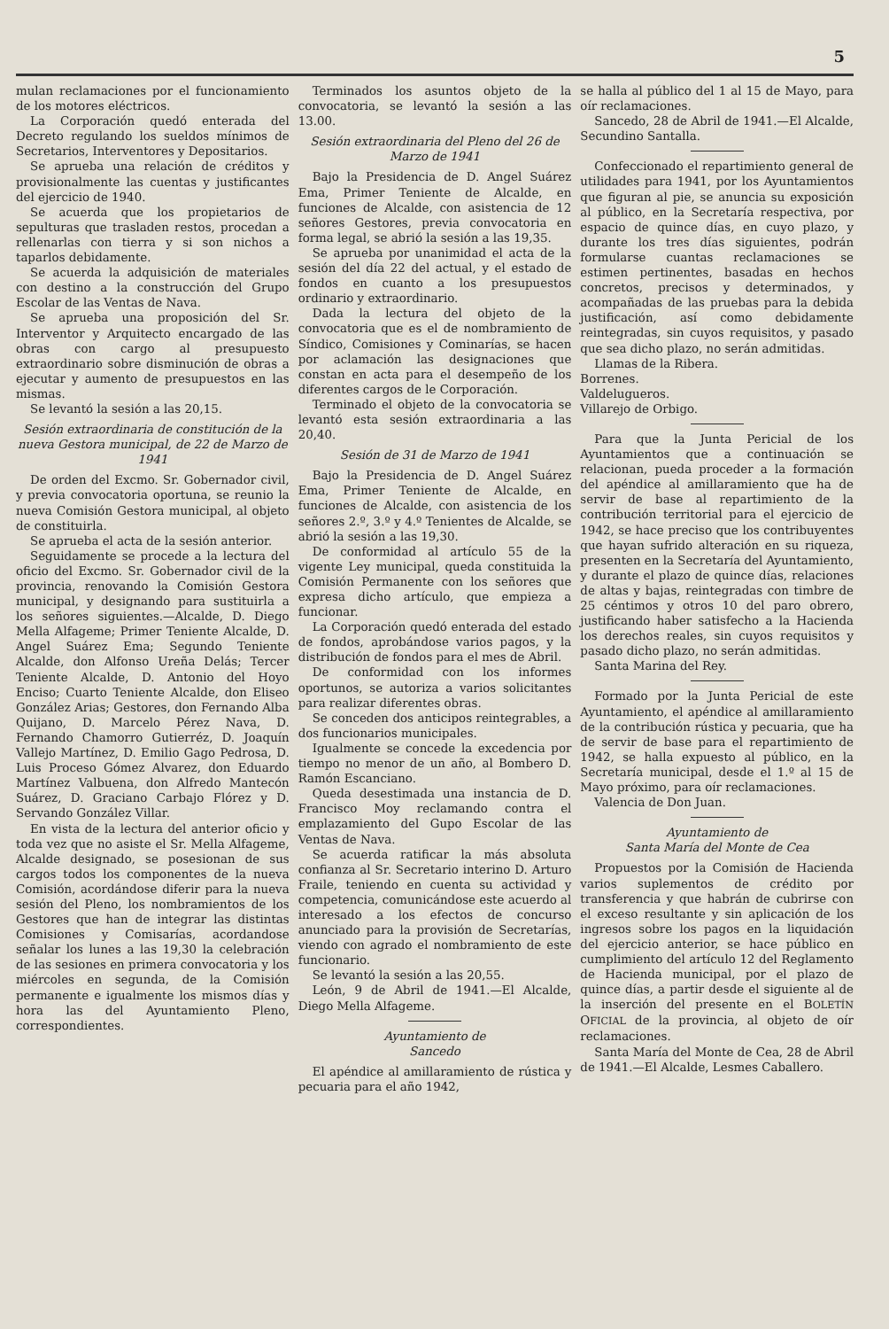5
mulan reclamaciones por el funcionamiento de los motores eléctricos.
La Corporación quedó enterada del Decreto regulando los sueldos mínimos de Secretarios, Interventores y Depositarios.
Se aprueba una relación de créditos y provisionalmente las cuentas y justificantes del ejercicio de 1940.
Se acuerda que los propietarios de sepulturas que trasladen restos, procedan a rellenarlas con tierra y si son nichos a taparlos debidamente.
Se acuerda la adquisición de materiales con destino a la construcción del Grupo Escolar de las Ventas de Nava.
Se aprueba una proposición del Sr. Interventor y Arquitecto encargado de las obras con cargo al presupuesto extraordinario sobre disminución de obras a ejecutar y aumento de presupuestos en las mismas.
Se levantó la sesión a las 20,15.
Sesión extraordinaria de constitución de la nueva Gestora municipal, de 22 de Marzo de 1941
De orden del Excmo. Sr. Gobernador civil, y previa convocatoria oportuna, se reunio la nueva Comisión Gestora municipal, al objeto de constituirla.
Se aprueba el acta de la sesión anterior.
Seguidamente se procede a la lectura del oficio del Excmo. Sr. Gobernador civil de la provincia, renovando la Comisión Gestora municipal, y designando para sustituirla a los señores siguientes.—Alcalde, D. Diego Mella Alfageme; Primer Teniente Alcalde, D. Angel Suárez Ema; Segundo Teniente Alcalde, don Alfonso Ureña Delás; Tercer Teniente Alcalde, D. Antonio del Hoyo Enciso; Cuarto Teniente Alcalde, don Eliseo González Arias; Gestores, don Fernando Alba Quijano, D. Marcelo Pérez Nava, D. Fernando Chamorro Gutierréz, D. Joaquín Vallejo Martínez, D. Emilio Gago Pedrosa, D. Luis Proceso Gómez Alvarez, don Eduardo Martínez Valbuena, don Alfredo Mantecón Suárez, D. Graciano Carbajo Flórez y D. Servando González Villar.
En vista de la lectura del anterior oficio y toda vez que no asiste el Sr. Mella Alfageme, Alcalde designado, se posesionan de sus cargos todos los componentes de la nueva Comisión, acordándose diferir para la nueva sesión del Pleno, los nombramientos de los Gestores que han de integrar las distintas Comisiones y Comisarías, acordandose señalar los lunes a las 19,30 la celebración de las sesiones en primera convocatoria y los miércoles en segunda, de la Comisión permanente e igualmente los mismos días y hora las del Ayuntamiento Pleno, correspondientes.
Terminados los asuntos objeto de la convocatoria, se levantó la sesión a las 13.00.
Sesión extraordinaria del Pleno del 26 de Marzo de 1941
Bajo la Presidencia de D. Angel Suárez Ema, Primer Teniente de Alcalde, en funciones de Alcalde, con asistencia de 12 señores Gestores, previa convocatoria en forma legal, se abrió la sesión a las 19,35.
Se aprueba por unanimidad el acta de la sesión del día 22 del actual, y el estado de fondos en cuanto a los presupuestos ordinario y extraordinario.
Dada la lectura del objeto de la convocatoria que es el de nombramiento de Síndico, Comisiones y Cominarías, se hacen por aclamación las designaciones que constan en acta para el desempeño de los diferentes cargos de le Corporación.
Terminado el objeto de la convocatoria se levantó esta sesión extraordinaria a las 20,40.
Sesión de 31 de Marzo de 1941
Bajo la Presidencia de D. Angel Suárez Ema, Primer Teniente de Alcalde, en funciones de Alcalde, con asistencia de los señores 2.º, 3.º y 4.º Tenientes de Alcalde, se abrió la sesión a las 19,30.
De conformidad al artículo 55 de la vigente Ley municipal, queda constituida la Comisión Permanente con los señores que expresa dicho artículo, que empieza a funcionar.
La Corporación quedó enterada del estado de fondos, aprobándose varios pagos, y la distribución de fondos para el mes de Abril.
De conformidad con los informes oportunos, se autoriza a varios solicitantes para realizar diferentes obras.
Se conceden dos anticipos reintegrables, a dos funcionarios municipales.
Igualmente se concede la excedencia por tiempo no menor de un año, al Bombero D. Ramón Escanciano.
Queda desestimada una instancia de D. Francisco Moy reclamando contra el emplazamiento del Gupo Escolar de las Ventas de Nava.
Se acuerda ratificar la más absoluta confianza al Sr. Secretario interino D. Arturo Fraile, teniendo en cuenta su actividad y competencia, comunicándose este acuerdo al interesado a los efectos de concurso anunciado para la provisión de Secretarías, viendo con agrado el nombramiento de este funcionario.
Se levantó la sesión a las 20,55.
León, 9 de Abril de 1941.—El Alcalde, Diego Mella Alfageme.
Ayuntamiento de
Sancedo
El apéndice al amillaramiento de rústica y pecuaria para el año 1942,
se halla al público del 1 al 15 de Mayo, para oír reclamaciones.
Sancedo, 28 de Abril de 1941.—El Alcalde, Secundino Santalla.
Confeccionado el repartimiento general de utilidades para 1941, por los Ayuntamientos que figuran al pie, se anuncia su exposición al público, en la Secretaría respectiva, por espacio de quince días, en cuyo plazo, y durante los tres días siguientes, podrán formularse cuantas reclamaciones se estimen pertinentes, basadas en hechos concretos, precisos y determinados, y acompañadas de las pruebas para la debida justificación, así como debidamente reintegradas, sin cuyos requisitos, y pasado que sea dicho plazo, no serán admitidas.
Llamas de la Ribera.
Borrenes.
Valdelugueros.
Villarejo de Orbigo.
Para que la Junta Pericial de los Ayuntamientos que a continuación se relacionan, pueda proceder a la formación del apéndice al amillaramiento que ha de servir de base al repartimiento de la contribución territorial para el ejercicio de 1942, se hace preciso que los contribuyentes que hayan sufrido alteración en su riqueza, presenten en la Secretaría del Ayuntamiento, y durante el plazo de quince días, relaciones de altas y bajas, reintegradas con timbre de 25 céntimos y otros 10 del paro obrero, justificando haber satisfecho a la Hacienda los derechos reales, sin cuyos requisitos y pasado dicho plazo, no serán admitidas.
Santa Marina del Rey.
Formado por la Junta Pericial de este Ayuntamiento, el apéndice al amillaramiento de la contribución rústica y pecuaria, que ha de servir de base para el repartimiento de 1942, se halla expuesto al público, en la Secretaría municipal, desde el 1.º al 15 de Mayo próximo, para oír reclamaciones.
Valencia de Don Juan.
Ayuntamiento de
Santa María del Monte de Cea
Propuestos por la Comisión de Hacienda varios suplementos de crédito por transferencia y que habrán de cubrirse con el exceso resultante y sin aplicación de los ingresos sobre los pagos en la liquidación del ejercicio anterior, se hace público en cumplimiento del artículo 12 del Reglamento de Hacienda municipal, por el plazo de quince días, a partir desde el siguiente al de la inserción del presente en el BOLETÍN OFICIAL de la provincia, al objeto de oír reclamaciones.
Santa María del Monte de Cea, 28 de Abril de 1941.—El Alcalde, Lesmes Caballero.